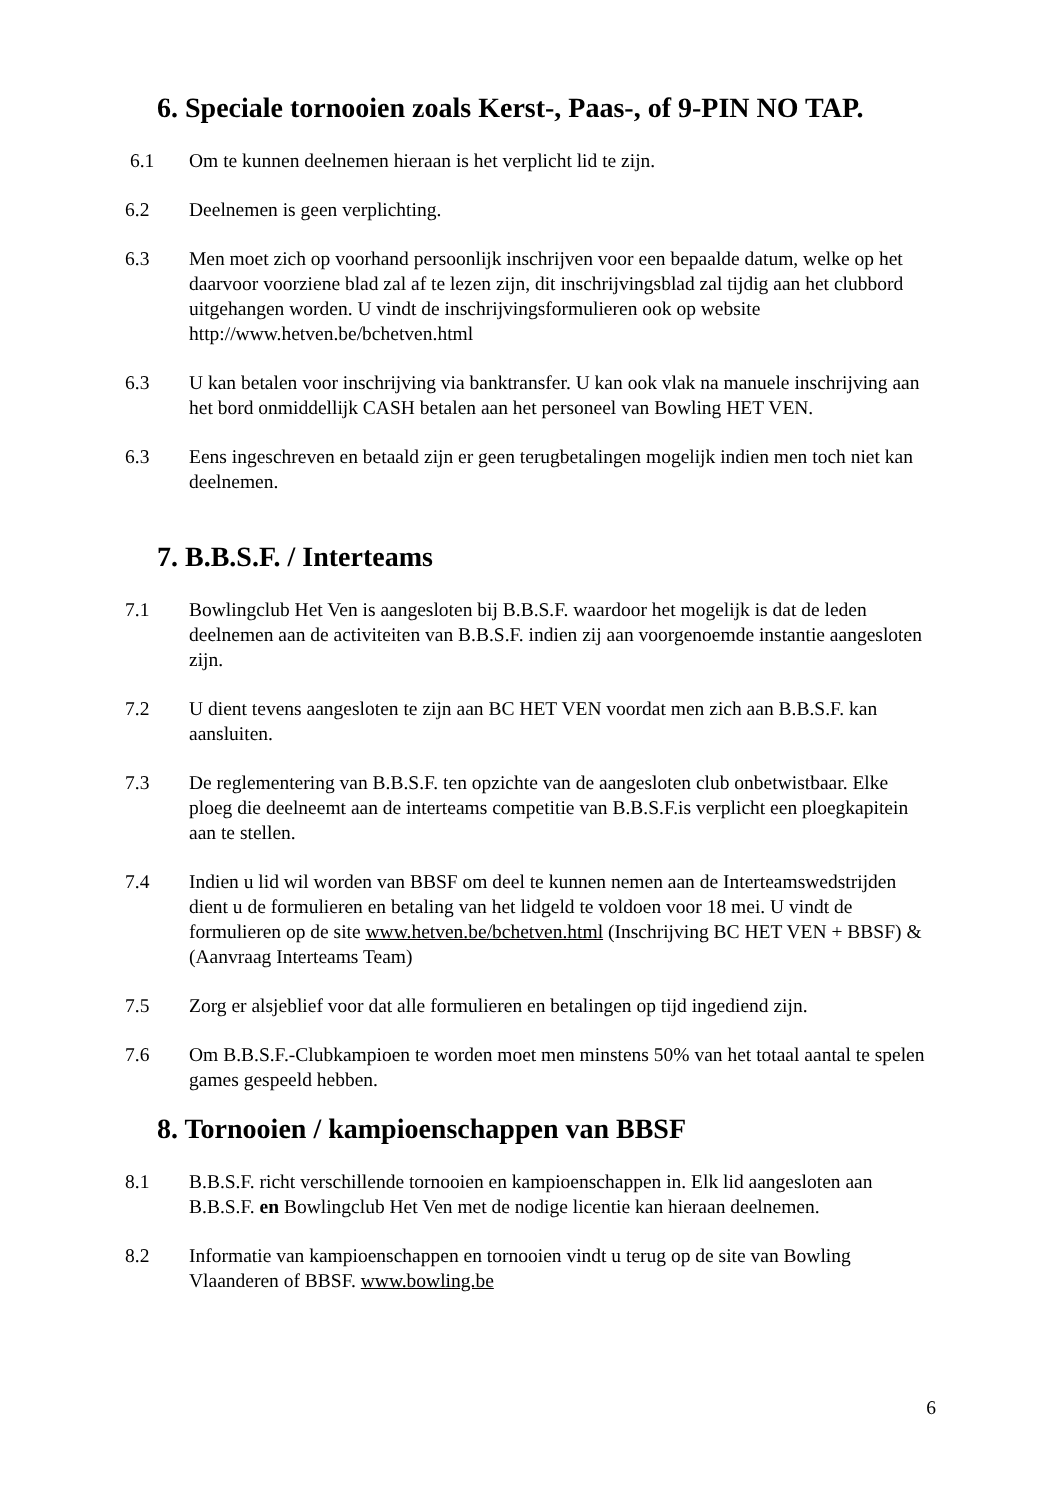6. Speciale tornooien zoals Kerst-, Paas-, of 9-PIN NO TAP.
6.1 Om te kunnen deelnemen hieraan is het verplicht lid te zijn.
6.2 Deelnemen is geen verplichting.
6.3 Men moet zich op voorhand persoonlijk inschrijven voor een bepaalde datum, welke op het daarvoor voorziene blad zal af te lezen zijn, dit inschrijvingsblad zal tijdig aan het clubbord uitgehangen worden. U vindt de inschrijvingsformulieren ook op website http://www.hetven.be/bchetven.html
6.3 U kan betalen voor inschrijving via banktransfer. U kan ook vlak na manuele inschrijving aan het bord onmiddellijk CASH betalen aan het personeel van Bowling HET VEN.
6.3 Eens ingeschreven en betaald zijn er geen terugbetalingen mogelijk indien men toch niet kan deelnemen.
7. B.B.S.F. / Interteams
7.1 Bowlingclub Het Ven is aangesloten bij B.B.S.F. waardoor het mogelijk is dat de leden deelnemen aan de activiteiten van B.B.S.F. indien zij aan voorgenoemde instantie aangesloten zijn.
7.2 U dient tevens aangesloten te zijn aan BC HET VEN voordat men zich aan B.B.S.F. kan aansluiten.
7.3 De reglementering van B.B.S.F. ten opzichte van de aangesloten club onbetwistbaar. Elke ploeg die deelneemt aan de interteams competitie van B.B.S.F.is verplicht een ploegkapitein aan te stellen.
7.4 Indien u lid wil worden van BBSF om deel te kunnen nemen aan de Interteamswedstrijden dient u de formulieren en betaling van het lidgeld te voldoen voor 18 mei. U vindt de formulieren op de site www.hetven.be/bchetven.html (Inschrijving BC HET VEN + BBSF) & (Aanvraag Interteams Team)
7.5 Zorg er alsjeblief voor dat alle formulieren en betalingen op tijd ingediend zijn.
7.6 Om B.B.S.F.-Clubkampioen te worden moet men minstens 50% van het totaal aantal te spelen games gespeeld hebben.
8. Tornooien / kampioenschappen van BBSF
8.1 B.B.S.F. richt verschillende tornooien en kampioenschappen in. Elk lid aangesloten aan B.B.S.F. en Bowlingclub Het Ven met de nodige licentie kan hieraan deelnemen.
8.2 Informatie van kampioenschappen en tornooien vindt u terug op de site van Bowling Vlaanderen of BBSF. www.bowling.be
6